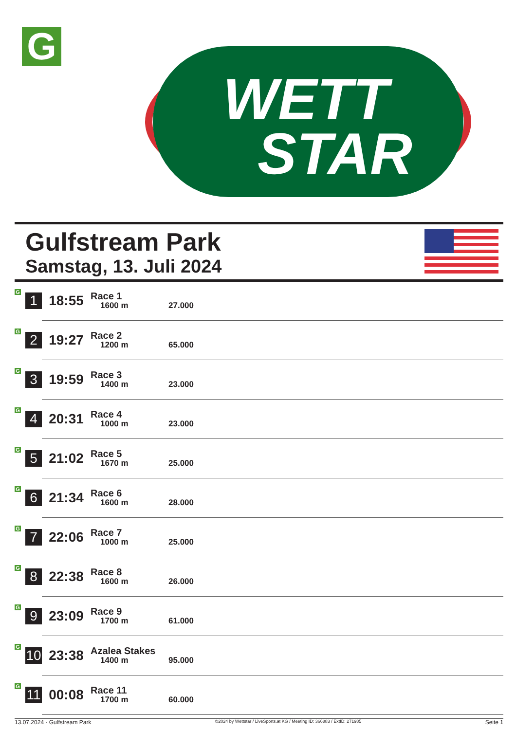G
WETT
STAR
Gulfstream Park
Samstag, 13. Juli 2024
| G | 1 | 18:55 | Race 1 1600 m | 27.000 |
| G | 2 | 19:27 | Race 2 1200 m | 65.000 |
| G | 3 | 19:59 | Race 3 1400 m | 23.000 |
| G | 4 | 20:31 | Race 4 1000 m | 23.000 |
| G | 5 | 21:02 | Race 5 1670 m | 25.000 |
| G | 6 | 21:34 | Race 6 1600 m | 28.000 |
| G | 7 | 22:06 | Race 7 1000 m | 25.000 |
| G | 8 | 22:38 | Race 8 1600 m | 26.000 |
| G | 9 | 23:09 | Race 9 1700 m | 61.000 |
| G | 10 | 23:38 | Azalea Stakes 1400 m | 95.000 |
| G | 11 | 00:08 | Race 11 1700 m | 60.000 |
13.07.2024 - Gulfstream Park ©2024 by Wettstar / LiveSports.at KG / Meeting ID: 366883 / ExtID: 271985 Seite 1